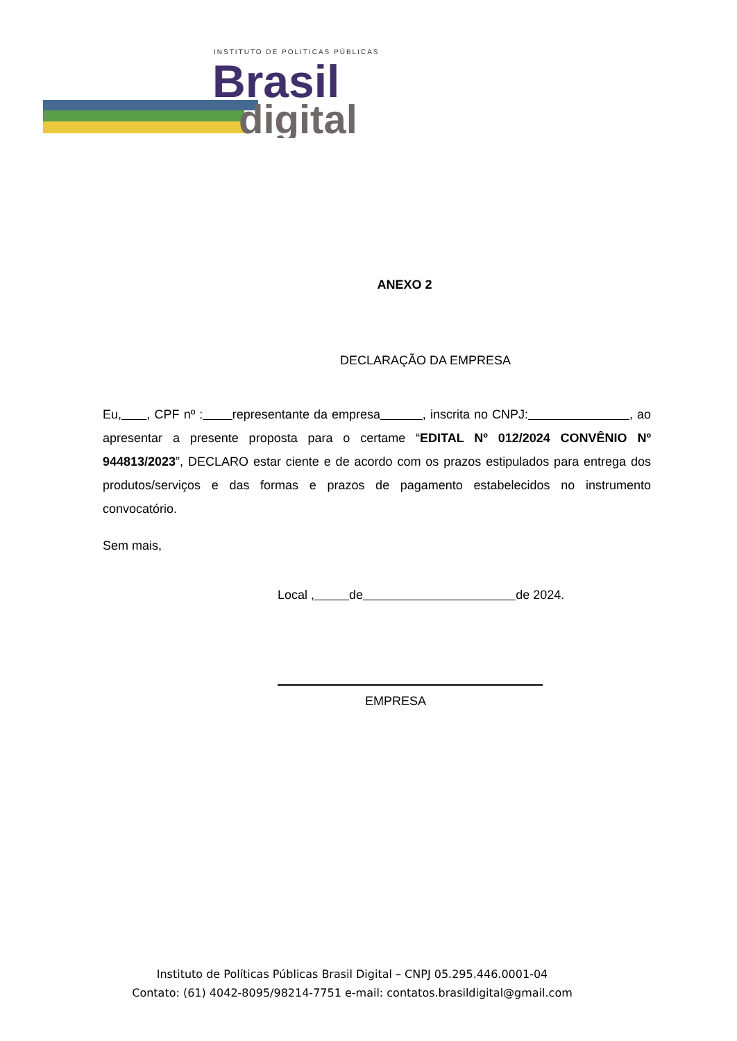INSTITUTO DE POLITICAS PÚBLICAS
Brasil
digital
ANEXO 2
DECLARAÇÃO DA EMPRESA
Eu, , CPF nº : representante da empresa , inscrita no CNPJ: , ao apresentar a presente proposta para o certame “EDITAL Nº 012/2024 CONVÊNIO Nº 944813/2023”, DECLARO estar ciente e de acordo com os prazos estipulados para entrega dos produtos/serviços e das formas e prazos de pagamento estabelecidos no instrumento convocatório.
Sem mais,
Local , de de 2024.
EMPRESA
Instituto de Políticas Públicas Brasil Digital – CNPJ 05.295.446.0001-04
Contato: (61) 4042-8095/98214-7751 e-mail: contatos.brasildigital@gmail.com